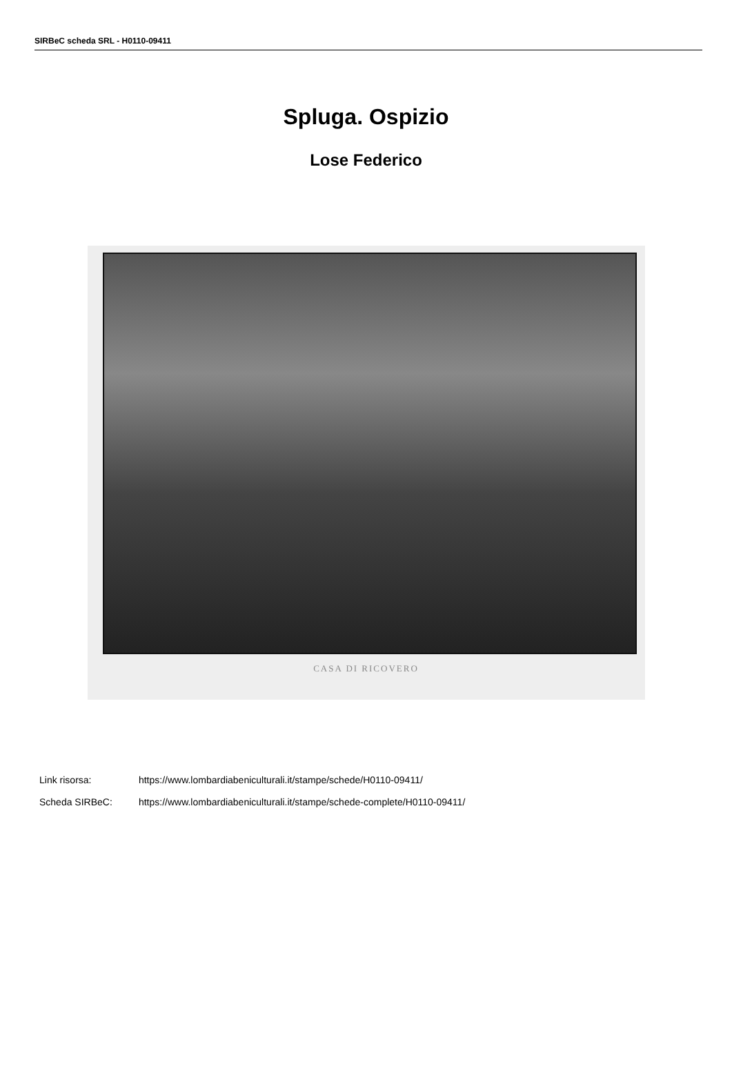SIRBeC scheda SRL - H0110-09411
Spluga. Ospizio
Lose Federico
CASA DI RICOVERO
Link risorsa: https://www.lombardiabeniculturali.it/stampe/schede/H0110-09411/
Scheda SIRBeC: https://www.lombardiabeniculturali.it/stampe/schede-complete/H0110-09411/